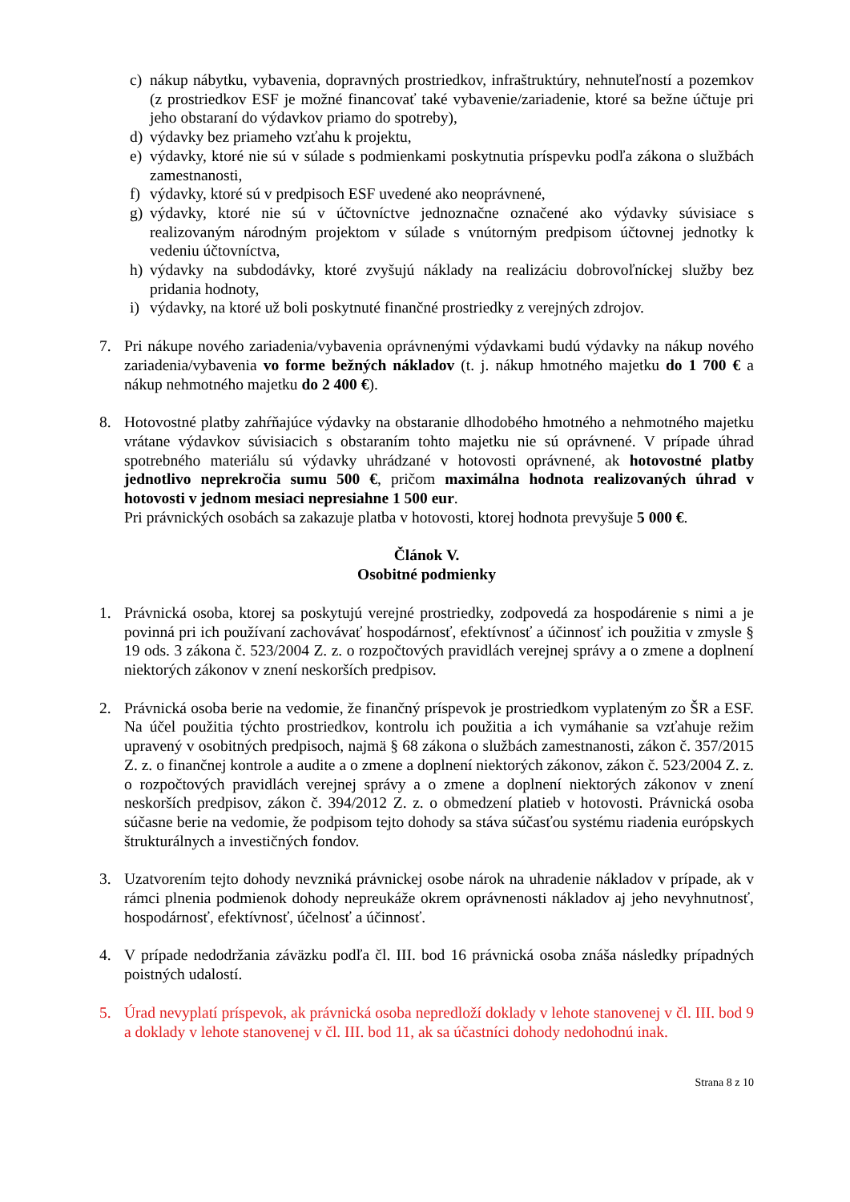c) nákup nábytku, vybavenia, dopravných prostriedkov, infraštruktúry, nehnuteľností a pozemkov (z prostriedkov ESF je možné financovať také vybavenie/zariadenie, ktoré sa bežne účtuje pri jeho obstaraní do výdavkov priamo do spotreby),
d) výdavky bez priameho vzťahu k projektu,
e) výdavky, ktoré nie sú v súlade s podmienkami poskytnutia príspevku podľa zákona o službách zamestnanosti,
f) výdavky, ktoré sú v predpisoch ESF uvedené ako neoprávnené,
g) výdavky, ktoré nie sú v účtovníctve jednoznačne označené ako výdavky súvisiace s realizovaným národným projektom v súlade s vnútorným predpisom účtovnej jednotky k vedeniu účtovníctva,
h) výdavky na subdodávky, ktoré zvyšujú náklady na realizáciu dobrovoľníckej služby bez pridania hodnoty,
i) výdavky, na ktoré už boli poskytnuté finančné prostriedky z verejných zdrojov.
7. Pri nákupe nového zariadenia/vybavenia oprávnenými výdavkami budú výdavky na nákup nového zariadenia/vybavenia vo forme bežných nákladov (t. j. nákup hmotného majetku do 1 700 € a nákup nehmotného majetku do 2 400 €).
8. Hotovostné platby zahŕňajúce výdavky na obstaranie dlhodobého hmotného a nehmotného majetku vrátane výdavkov súvisiacich s obstaraním tohto majetku nie sú oprávnené. V prípade úhrad spotrebného materiálu sú výdavky uhrádzané v hotovosti oprávnené, ak hotovostné platby jednotlivo neprekročia sumu 500 €, pričom maximálna hodnota realizovaných úhrad v hotovosti v jednom mesiaci nepresiahne 1 500 eur.
Pri právnických osobách sa zakazuje platba v hotovosti, ktorej hodnota prevyšuje 5 000 €.
Článok V.
Osobitné podmienky
1. Právnická osoba, ktorej sa poskytujú verejné prostriedky, zodpovedá za hospodárenie s nimi a je povinná pri ich používaní zachovávať hospodárnosť, efektívnosť a účinnosť ich použitia v zmysle § 19 ods. 3 zákona č. 523/2004 Z. z. o rozpočtových pravidlách verejnej správy a o zmene a doplnení niektorých zákonov v znení neskorších predpisov.
2. Právnická osoba berie na vedomie, že finančný príspevok je prostriedkom vyplateným zo ŠR a ESF. Na účel použitia týchto prostriedkov, kontrolu ich použitia a ich vymáhanie sa vzťahuje režim upravený v osobitných predpisoch, najmä § 68 zákona o službách zamestnanosti, zákon č. 357/2015 Z. z. o finančnej kontrole a audite a o zmene a doplnení niektorých zákonov, zákon č. 523/2004 Z. z. o rozpočtových pravidlách verejnej správy a o zmene a doplnení niektorých zákonov v znení neskorších predpisov, zákon č. 394/2012 Z. z. o obmedzení platieb v hotovosti. Právnická osoba súčasne berie na vedomie, že podpisom tejto dohody sa stáva súčasťou systému riadenia európskych štrukturálnych a investičných fondov.
3. Uzatvorením tejto dohody nevzniká právnickej osobe nárok na uhradenie nákladov v prípade, ak v rámci plnenia podmienok dohody nepreukáže okrem oprávnenosti nákladov aj jeho nevyhnutnosť, hospodárnosť, efektívnosť, účelnosť a účinnosť.
4. V prípade nedodržania záväzku podľa čl. III. bod 16 právnická osoba znáša následky prípadných poistných udalostí.
5. Úrad nevyplatí príspevok, ak právnická osoba nepredloží doklady v lehote stanovenej v čl. III. bod 9 a doklady v lehote stanovenej v čl. III. bod 11, ak sa účastníci dohody nedohodnú inak.
Strana 8 z 10